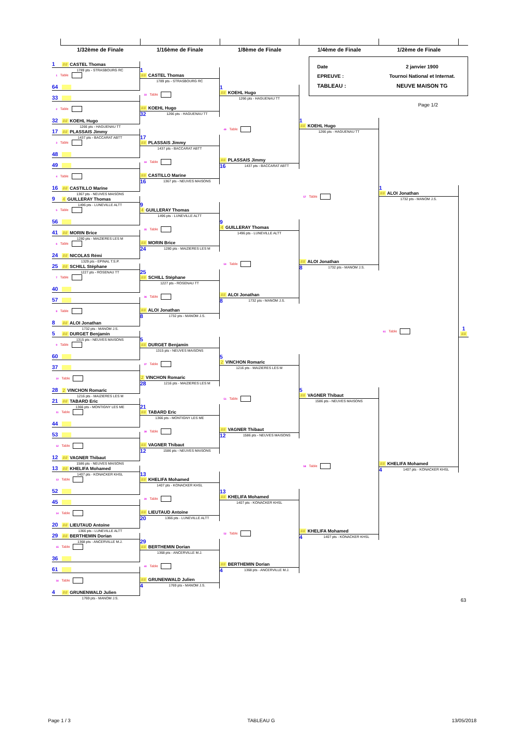1/32ème de Finale 1/16ème de Finale 1/8ème de Finale 1/4ème de Finale 1/2ème de Finale
1 ## CASTEL Thomas
1789 pts - STRASBOURG RC
1 Table
64
33
2 Table
32 ## KOEHL Hugo
1266 pts - HAGUENAU TT
17 ## PLASSAIS Jimmy
1437 pts - BACCARAT ABTT
3 Table
48
49
4 Table
16 ## CASTILLO Marine
1367 pts - NEUVES MAISONS
9 4 GUILLERAY Thomas
1496 pts - LUNEVILLE ALTT
5 Table
56
41 ## MORIN Brice
1280 pts - MAIZIERES LES M
6 Table
24 ## NICOLAS Rémi
1329 pts - EPINAL T.S.P.
25 ## SCHILL Stéphane
1227 pts - ROSENAU TT
7 Table
40
57
8 Table
8 ## ALOI Jonathan
1732 pts - MANOM J.S.
5 ## DURGET Benjamin
1315 pts - NEUVES MAISONS
9 Table
60
37
10 Table
28 2 VINCHON Romaric
1216 pts - MAIZIERES LES M
21 ## TABARD Eric
1366 pts - MONTIGNY LES ME
11 Table
44
53
12 Table
12 ## VAGNER Thibaut
1586 pts - NEUVES MAISONS
13 ## KHELIFA Mohamed
1407 pts - KONACKER KHSL
13 Table
52
45
14 Table
20 ## LIEUTAUD Antoine
1366 pts - LUNEVILLE ALTT
29 ## BERTHEMIN Dorian
1368 pts - ANCERVILLE M.J.
15 Table
36
61
16 Table
4 ## GRUNENWALD Julien
1769 pts - MANOM J.S.
1
## CASTEL Thomas
1789 pts - STRASBOURG RC
33 Table
## KOEHL Hugo
32 1266 pts - HAGUENAU TT
17
## PLASSAIS Jimmy
1437 pts - BACCARAT ABTT
34 Table
## CASTILLO Marine
16 1367 pts - NEUVES MAISONS
9
4 GUILLERAY Thomas
1496 pts - LUNEVILLE ALTT
35 Table
## MORIN Brice
24 1280 pts - MAIZIERES LES M
25
## SCHILL Stéphane
1227 pts - ROSENAU TT
36 Table
## ALOI Jonathan
8 1732 pts - MANOM J.S.
5
## DURGET Benjamin
1315 pts - NEUVES MAISONS
37 Table
2 VINCHON Romaric
28 1216 pts - MAIZIERES LES M
21
## TABARD Eric
1366 pts - MONTIGNY LES ME
38 Table
## VAGNER Thibaut
12 1586 pts - NEUVES MAISONS
13
## KHELIFA Mohamed
1407 pts - KONACKER KHSL
39 Table
## LIEUTAUD Antoine
20 1366 pts - LUNEVILLE ALTT
29
## BERTHEMIN Dorian
1368 pts - ANCERVILLE M.J.
40 Table
## GRUNENWALD Julien
4 1769 pts - MANOM J.S.
1
## KOEHL Hugo
1266 pts - HAGUENAU TT
49 Table
## PLASSAIS Jimmy
16 1437 pts - BACCARAT ABTT
9
4 GUILLERAY Thomas
1496 pts - LUNEVILLE ALTT
50 Table
## ALOI Jonathan
8 1732 pts - MANOM J.S.
5
2 VINCHON Romaric
1216 pts - MAIZIERES LES M
51 Table
## VAGNER Thibaut
12 1586 pts - NEUVES MAISONS
13
## KHELIFA Mohamed
1407 pts - KONACKER KHSL
52 Table
## BERTHEMIN Dorian
4 1368 pts - ANCERVILLE M.J.
Date
2 janvier 1900
EPREUVE :
Tournoi National et Internat.
TABLEAU :
NEUVE MAISON TG
Page 1/2
1
## KOEHL Hugo
1266 pts - HAGUENAU TT
57 Table
## ALOI Jonathan
8 1732 pts - MANOM J.S.
5
## VAGNER Thibaut
1586 pts - NEUVES MAISONS
58 Table
## KHELIFA Mohamed
4 1407 pts - KONACKER KHSL
1
## ALOI Jonathan
1732 pts - MANOM J.S.
61 Table
## KHELIFA Mohamed
4 1407 pts - KONACKER KHSL
1
##
63
Page 1 / 3 TABLEAU G 13/05/2018